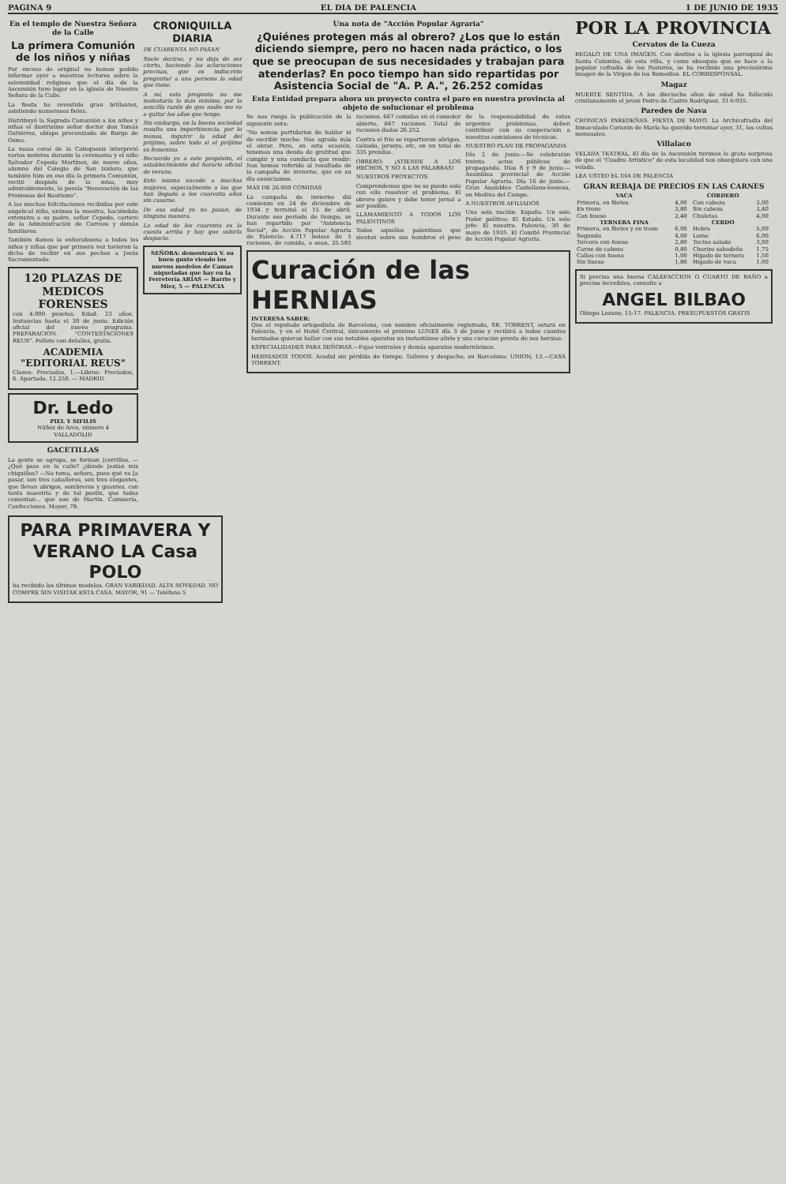PAGINA 9 EL DIA DE PALENCIA 1 DE JUNIO DE 1935
En el templo de Nuestra Señora de la Calle
La primera Comunión de los niños y niñas
Por exceso de original no hemos podido informar ayer a nuestros lectores sobre la solemnidad religiosa que el día de la Ascensión tuvo lugar en la iglesia de Nuestra Señora de la Calle.
La fiesta ha revestido gran brillantez, asistiendo numerosos fieles.
Distribuyó la Sagrada Comunión a los niños y niñas el ilustrísimo señor doctor don Tomás Gutiérrez, obispo preconizado de Burgo de Osma.
La masa coral de la Catequesis interpretó varios motetes durante la ceremonia y el niño Salvador Cepeda Martínez, de nueve años, alumno del Colegio de San Isidoro, que también hizo en ese día la primera Comunión, recitó después de la misa, muy admirablemente, la poesía "Renovación de las Promesas del Bautismo".
A las muchas felicitaciones recibidas por este angelical niño, unimos la nuestra, haciéndola extensiva a su padre, señor Cepeda, cartero de la Administración de Correos y demás familiares.
También damos la enhorabuena a todos los niños y niñas que por primera vez tuvieron la dicha de recibir en sus pechos a Jesús Sacramentado.
120 PLAZAS DE MEDICOS FORENSES
con 4.000 pesetas. Edad: 23 años. Instancias hasta el 30 de junio. Edición oficial del nuevo programa. PREPARACION. "CONTESTACIONES REUS". Folleto con detalles, gratis.
ACADEMIA "EDITORIAL REUS"
Clases: Preciados, 1.—Libros: Preciados, 6. Apartado, 12.250. — MADRID
Dr. Ledo
PIEL Y SIFILIS
Núñez de Arce, número 4
VALLADOLID
GACETILLAS
La gente se agrupa, se forman [corrillos, —¿Qué pasa en la calle? ¿dónde [están mis chiquillos? —No tema, señora, pues qué va [a pasar, son tres caballeros, son tres elegantes, que llevan abrigos, sombreros y guantes, con tanta maestría y de tal postín, que todos comentan... que son de Martín. Camisería, Confecciones. Mayor, 78.
CRONIQUILLA DIARIA
DE CUARENTA NO PASAN
Suele decirse, y no deja de ser cierto, haciendo las aclaraciones precisas, que es indiscreto preguntar a una persona la edad que tiene.
A mí, esta pregunta no me molestaría lo más mínimo, por la sencilla razón de que nadie me va a quitar los años que tengo.
Sin embargo, en la buena sociedad resulta una impertinencia, por lo menos, inquirir la edad del prójimo, sobre todo si el prójimo es femenino.
Recuerdo yo a este propósito, el establecimiento del horario oficial de verano.
Esto mismo sucede a muchas mujeres, especialmente a las que han llegado a los cuarenta años sin casarse.
De esa edad ya no pasan, de ninguna manera.
La edad de los cuarenta es la cuesta arriba y hay que subirla despacio.
SEÑORA: demostrará V. su buen gusto viendo los nuevos modelos de Camas niqueladas que hay en la Ferretería ARIAS — Barrio y Mier, 5 — PALENCIA
Una nota de "Acción Popular Agraria"
¿Quiénes protegen más al obrero? ¿Los que lo están diciendo siempre, pero no hacen nada práctico, o los que se preocupan de sus necesidades y trabajan para atenderlas? En poco tiempo han sido repartidas por Asistencia Social de "A. P. A.", 26.252 comidas
Esta Entidad prepara ahora un proyecto contra el paro en nuestra provincia al objeto de solucionar el problema
Se nos ruega la publicación de la siguiente nota:
"No somos partidarios de hablar ni de escribir mucho. Nos agrada más el obrar. Pero, en esta ocasión, tenemos una deuda de gratitud que cumplir y una conducta que rendir: Nos hemos referido al resultado de la campaña de invierno, que en su día anunciamos.
MAS DE 26.000 COMIDAS
La campaña de invierno dió comienzo en 24 de diciembre de 1934 y terminó el 15 de abril. Durante ese período de tiempo, se han repartido por "Asistencia Social", de Acción Popular Agraria de Palencia: 4.717 bolsas de 5 raciones, de comida, o sean, 25.585 raciones. 667 comidas en el comedor abierto, 667 raciones. Total de raciones dadas 26.252.
Contra el frío se repartieron abrigos, calzado, jerseys, etc, en un total de 335 prendas.
OBRERO: ¡ATIENDE A LOS HECHOS, Y NO A LAS PALABRAS!
NUESTROS PROYECTOS
Comprendemos que no se puede solo con ello resolver el problema. El obrero quiere y debe tener jornal a ser posible.
LLAMAMIENTO A TODOS LOS PALENTINOS
Todos aquellos palentinos que sientan sobre sus hombros el peso de la responsabilidad de estos urgentes problemas, deben contribuir con su cooperación a nuestras comisiones de técnicos.
NUESTRO PLAN DE PROPAGANDA
Día 2 de junio.—Se celebrarán treinta actos públicos de propaganda. Días 8 y 9 de junio.—Asamblea provincial de Acción Popular Agraria. Día 16 de junio.—Gran Asamblea Castellano-leonesa, en Medina del Campo.
A NUESTROS AFILIADOS
Una sola nación: España. Un solo Poder político: El Estado. Un solo jefe: El nuestro. Palencia, 30 de mayo de 1935. El Comité Provincial de Acción Popular Agraria.
Curación de las HERNIAS
INTERESA SABER:
Que el reputado ortopedista de Barcelona, con nombre oficialmente registrado, SR. TORRENT, estará en Palencia, y en el Hotel Central, únicamente el próximo LUNES día 3 de Junio y recibirá a todos cuantos herniados quieran hallar con sus notables aparatos un instantáneo alivio y una curación pronta de sus hernias.
ESPECIALIDADES PARA SEÑORAS.—Fajas ventrales y demás aparatos modernísimos.
HERNIADOS TODOS. Acudid sin pérdida de tiempo. Talleres y despacho, en Barcelona: UNION, 13.—CASA TORRENT.
POR LA PROVINCIA
Cervatos de la Cueza
REGALO DE UNA IMAGEN. Con destino a la iglesia parroquial de Santa Columba, de esta villa, y como obsequio que se hace a la popular cofradía de los Pastores, se ha recibido una preciosísima imagen de la Virgen de los Remedios. EL CORRESPONSAL.
Magaz
MUERTE SENTIDA. A los dieciocho años de edad ha fallecido cristianamente el joven Pedro de Castro Rodríguez. 31-V-935.
Paredes de Nava
CRONICAS PAREDEÑAS. FIESTA DE MAYO. La Archicofradía del Inmaculado Corazón de María ha querido terminar ayer, 31, los cultos mensuales.
Villalaco
VELADA TEATRAL. El día de la Ascensión tuvimos la grata sorpresa de que el "Cuadro Artístico" de esta localidad nos obsequiara con una velada.
LEA USTED EL DIA DE PALENCIA
GRAN REBAJA DE PRECIOS EN LAS CARNES
| VACA | | CORDERO | |
| --- | --- | --- | --- |
| Primera, en filetes | 4,00 | Con cabeza | 3,00 |
| En trozo | 3,80 | Sin cabeza | 3,40 |
| Con hueso | 2,40 | Chuletas | 4,00 |
| TERNERA FINA | | CERDO | |
| Primera, en filetes y en trozo | 6,00 | Hebra | 5,00 |
| Segunda | 4,00 | Lomo | 6,00 |
| Tercera con hueso | 2,80 | Tocino salado | 3,00 |
| Carne de cabeza | 0,80 | Chorizo sabadeño | 1,75 |
| Callos con hueso | 1,00 | Hígado de ternera | 1,50 |
| Sin hueso | 1,80 | Hígado de vaca | 1,00 |
Si precisa una buena CALEFACCION O CUARTO DE BAÑO a precios increíbles, consulte a
ANGEL BILBAO
Obispo Lozano, 15-17. PALENCIA. PRESUPUESTOS GRATIS
PARA PRIMAVERA Y VERANO LA Casa POLO
ha recibido los últimos modelos. GRAN VARIEDAD. ALTA NOVEDAD. NO COMPRE SIN VISITAR ESTA CASA. MAYOR, 91 — Teléfono 5